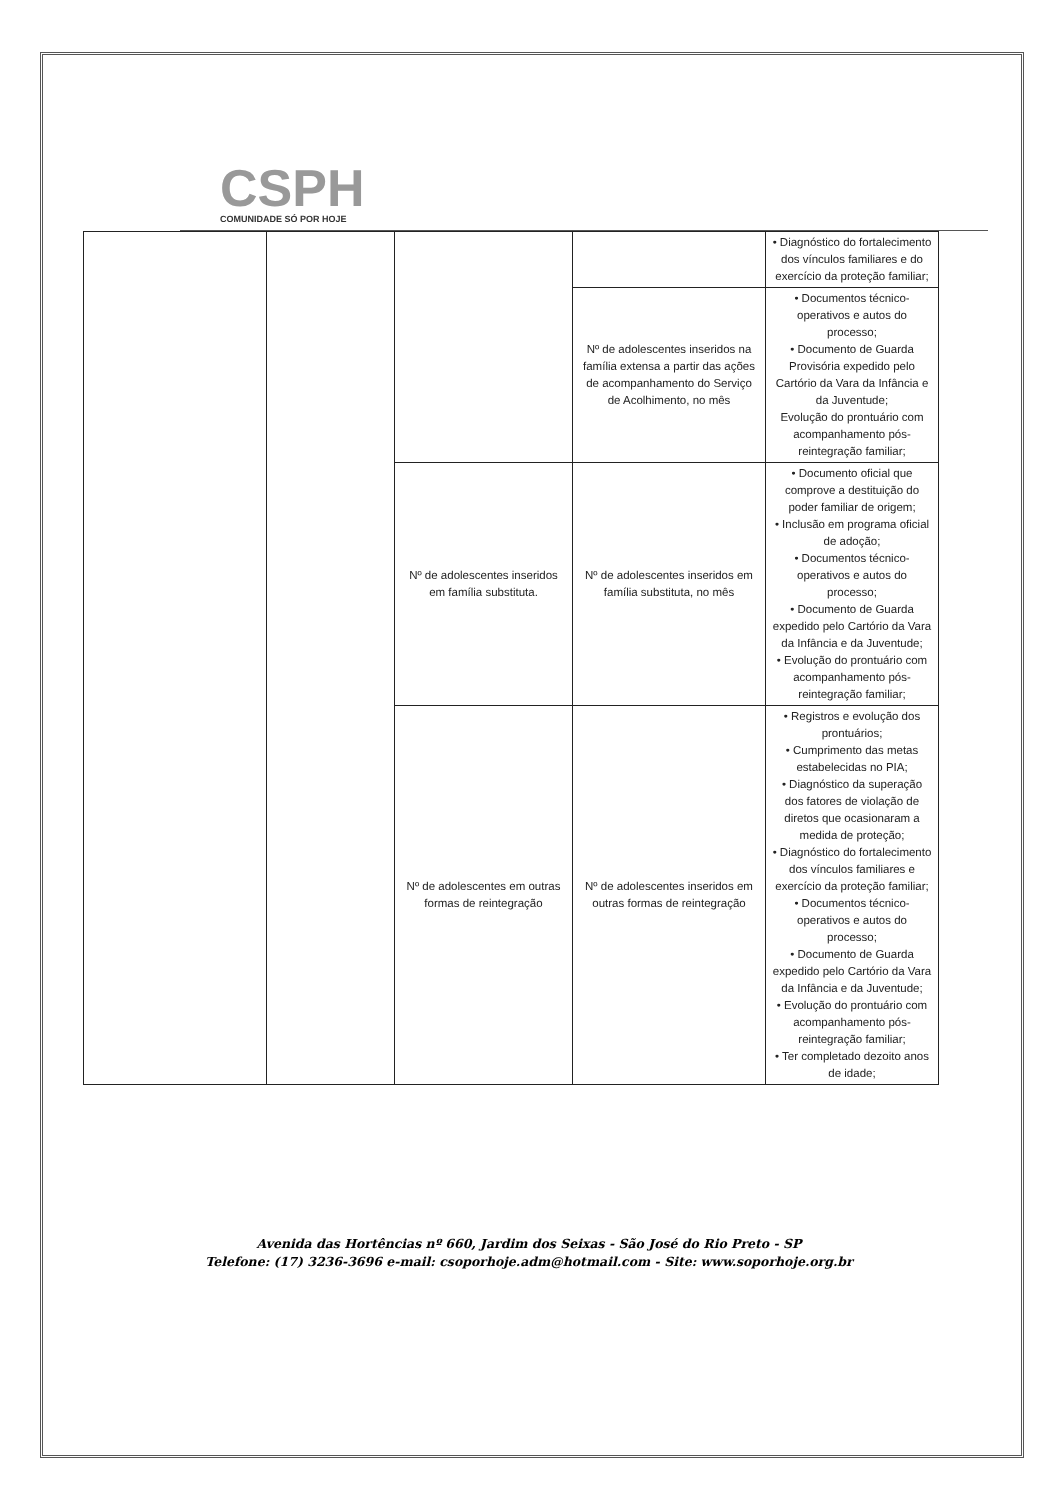CSPH
COMUNIDADE SÓ POR HOJE
| | | | | • Diagnóstico do fortalecimento dos vínculos familiares e do exercício da proteção familiar; |
| | | | Nº de adolescentes inseridos na família extensa a partir das ações de acompanhamento do Serviço de Acolhimento, no mês | • Documentos técnico-operativos e autos do processo; • Documento de Guarda Provisória expedido pelo Cartório da Vara da Infância e da Juventude; Evolução do prontuário com acompanhamento pós-reintegração familiar; |
| | | Nº de adolescentes inseridos em família substituta. | Nº de adolescentes inseridos em família substituta, no mês | • Documento oficial que comprove a destituição do poder familiar de origem; • Inclusão em programa oficial de adoção; • Documentos técnico-operativos e autos do processo; • Documento de Guarda expedido pelo Cartório da Vara da Infância e da Juventude; • Evolução do prontuário com acompanhamento pós-reintegração familiar; |
| | | Nº de adolescentes em outras formas de reintegração | Nº de adolescentes inseridos em outras formas de reintegração | • Registros e evolução dos prontuários; • Cumprimento das metas estabelecidas no PIA; • Diagnóstico da superação dos fatores de violação de diretos que ocasionaram a medida de proteção; • Diagnóstico do fortalecimento dos vínculos familiares e exercício da proteção familiar; • Documentos técnico-operativos e autos do processo; • Documento de Guarda expedido pelo Cartório da Vara da Infância e da Juventude; • Evolução do prontuário com acompanhamento pós-reintegração familiar; • Ter completado dezoito anos de idade; |
Avenida das Hortências nº 660, Jardim dos Seixas - São José do Rio Preto - SP
Telefone: (17) 3236-3696 e-mail: csoporhoje.adm@hotmail.com - Site: www.soporhoje.org.br